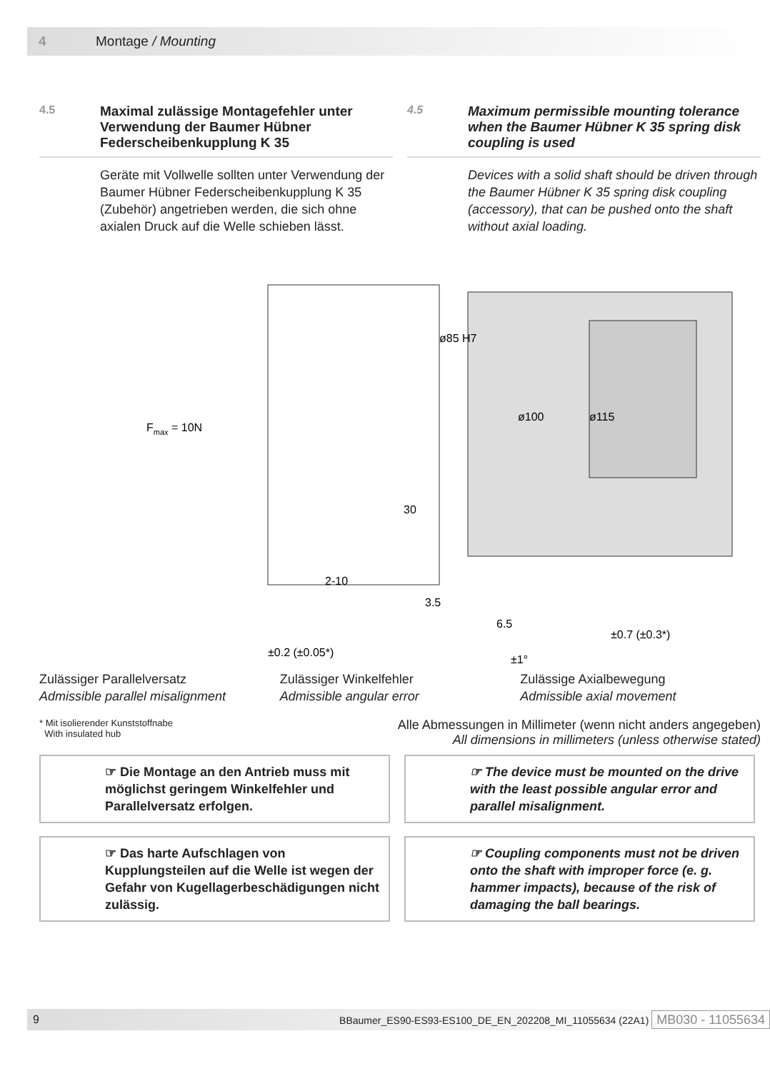4 Montage / Mounting
4.5 Maximal zulässige Montagefehler unter Verwendung der Baumer Hübner Federscheibenkupplung K 35
Geräte mit Vollwelle sollten unter Verwendung der Baumer Hübner Federscheibenkupplung K 35 (Zubehör) angetrieben werden, die sich ohne axialen Druck auf die Welle schieben lässt.
4.5 Maximum permissible mounting tolerance when the Baumer Hübner K 35 spring disk coupling is used
Devices with a solid shaft should be driven through the Baumer Hübner K 35 spring disk coupling (accessory), that can be pushed onto the shaft without axial loading.
Fmax = 10N
30
2-10
3.5
6.5
ø85 H7
ø100
ø115
±0.7 (±0.3*)
±0.2 (±0.05*)
±1°
Zulässiger Parallelversatz
Admissible parallel misalignment
Zulässiger Winkelfehler
Admissible angular error
Zulässige Axialbewegung
Admissible axial movement
* Mit isolierender Kunststoffnabe
With insulated hub
Alle Abmessungen in Millimeter (wenn nicht anders angegeben)
All dimensions in millimeters (unless otherwise stated)
☞ Die Montage an den Antrieb muss mit möglichst geringem Winkelfehler und Parallelversatz erfolgen.
☞ The device must be mounted on the drive with the least possible angular error and parallel misalignment.
☞ Das harte Aufschlagen von Kupplungsteilen auf die Welle ist wegen der Gefahr von Kugellagerbeschädigungen nicht zulässig.
☞ Coupling components must not be driven onto the shaft with improper force (e. g. hammer impacts), because of the risk of damaging the ball bearings.
9 BBaumer_ES90-ES93-ES100_DE_EN_202208_MI_11055634 (22A1) MB030 - 11055634